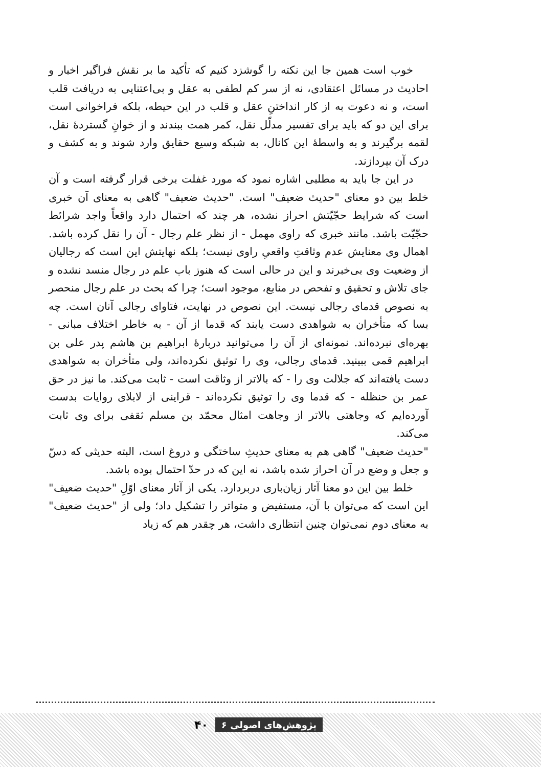خوب است همین جا این نکته را گوشزد کنیم که تأکید ما بر نقش فراگیر اخبار و احادیث در مسائل اعتقادی، نه از سر کم لطفی به عقل و بی‌اعتنایی به دریافت قلب است، و نه دعوت به از کار انداختنِ عقل و قلب در این حیطه، بلکه فراخوانی است برای این دو که باید برای تفسیر مدلّل نقل، کمر همت ببندند و از خوانِ گستردهٔ نقل، لقمه برگیرند و به واسطهٔ این کانال، به شبکه وسیع حقایق وارد شوند و به کشف و درک آن بپردازند.
در این جا باید به مطلبی اشاره نمود که مورد غفلت برخی قرار گرفته است و آن خلط بین دو معنای "حدیث ضعیف" است. "حدیث ضعیف" گاهی به معنای آن خبری است که شرایط حجّیّتش احراز نشده، هر چند که احتمال دارد واقعاً واجد شرائط حجّیّت باشد. مانند خبری که راوی مهمل - از نظر علم رجال - آن را نقل کرده باشد. اهمال وی معنایش عدم وثاقتِ واقعیِ راوی نیست؛ بلکه نهایتش این است که رجالیان از وضعیت وی بی‌خبرند و این در حالی است که هنوز باب علم در رجال منسد نشده و جای تلاش و تحقیق و تفحص در منابع، موجود است؛ چرا که بحث در علم رجال منحصر به نصوص قدمای رجالی نیست. این نصوص در نهایت، فتاوای رجالی آنان است. چه بسا که متأخران به شواهدی دست یابند که قدما از آن - به خاطر اختلاف مبانی - بهره‌ای نبرده‌اند. نمونه‌ای از آن را می‌توانید دربارهٔ ابراهیم بن هاشم پدر علی بن ابراهیم قمی ببینید. قدمای رجالی، وی را توثیق نکرده‌اند، ولی متأخران به شواهدی دست یافته‌اند که جلالت وی را - که بالاتر از وثاقت است - ثابت می‌کند. ما نیز در حق عمر بن حنظله - که قدما وی را توثیق نکرده‌اند - قراینی از لابلای روایات بدست آورده‌ایم که وجاهتی بالاتر از وجاهت امثال محمّد بن مسلم ثقفی برای وی ثابت می‌کند.
"حدیث ضعیف" گاهی هم به معنای حدیثِ ساختگی و دروغ است، البته حدیثی که دسّ و جعل و وضع در آن احراز شده باشد، نه این که در حدّ احتمال بوده باشد.
خلط بین این دو معنا آثار زیان‌باری دربردارد. یکی از آثار معنای اوّلِ "حدیث ضعیف" این است که می‌توان با آن، مستفیض و متواتر را تشکیل داد؛ ولی از "حدیث ضعیف" به معنای دوم نمی‌توان چنین انتظاری داشت، هر چقدر هم که زیاد
پژوهش‌های اصولی ۶ ۴۰